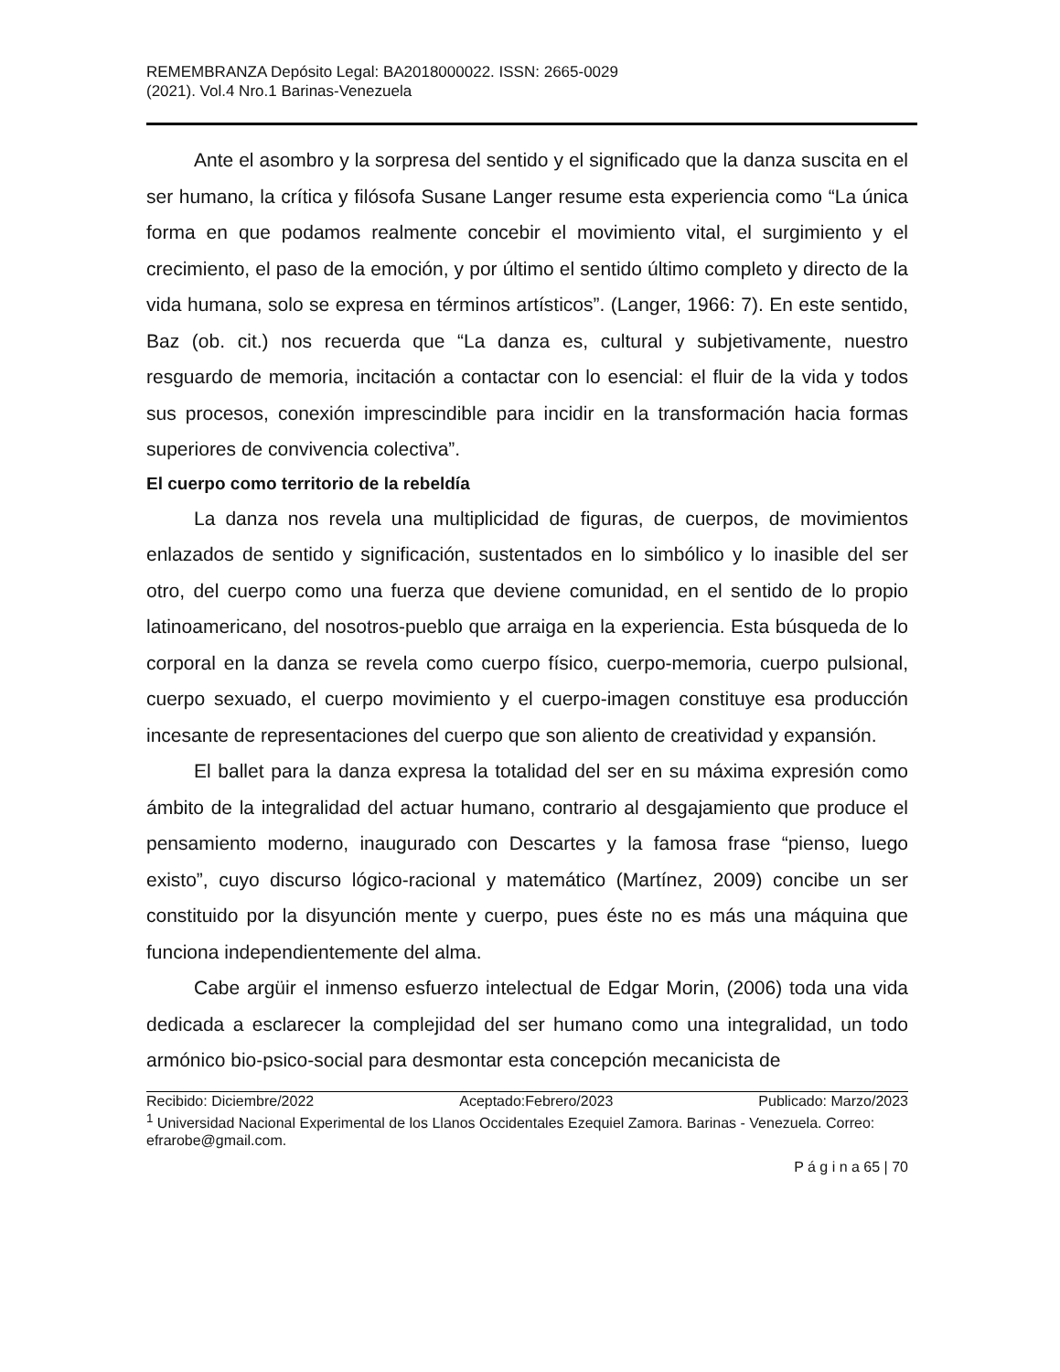REMEMBRANZA Depósito Legal: BA2018000022. ISSN: 2665-0029
(2021). Vol.4 Nro.1 Barinas-Venezuela
Ante el asombro y la sorpresa del sentido y el significado que la danza suscita en el ser humano, la crítica y filósofa Susane Langer resume esta experiencia como “La única forma en que podamos realmente concebir el movimiento vital, el surgimiento y el crecimiento, el paso de la emoción, y por último el sentido último completo y directo de la vida humana, solo se expresa en términos artísticos”. (Langer, 1966: 7). En este sentido, Baz (ob. cit.) nos recuerda que “La danza es, cultural y subjetivamente, nuestro resguardo de memoria, incitación a contactar con lo esencial: el fluir de la vida y todos sus procesos, conexión imprescindible para incidir en la transformación hacia formas superiores de convivencia colectiva”.
El cuerpo como territorio de la rebeldía
La danza nos revela una multiplicidad de figuras, de cuerpos, de movimientos enlazados de sentido y significación, sustentados en lo simbólico y lo inasible del ser otro, del cuerpo como una fuerza que deviene comunidad, en el sentido de lo propio latinoamericano, del nosotros-pueblo que arraiga en la experiencia. Esta búsqueda de lo corporal en la danza se revela como cuerpo físico, cuerpo-memoria, cuerpo pulsional, cuerpo sexuado, el cuerpo movimiento y el cuerpo-imagen constituye esa producción incesante de representaciones del cuerpo que son aliento de creatividad y expansión.
El ballet para la danza expresa la totalidad del ser en su máxima expresión como ámbito de la integralidad del actuar humano, contrario al desgajamiento que produce el pensamiento moderno, inaugurado con Descartes y la famosa frase “pienso, luego existo”, cuyo discurso lógico-racional y matemático (Martínez, 2009) concibe un ser constituido por la disyunción mente y cuerpo, pues éste no es más una máquina que funciona independientemente del alma.
Cabe argüir el inmenso esfuerzo intelectual de Edgar Morin, (2006) toda una vida dedicada a esclarecer la complejidad del ser humano como una integralidad, un todo armónico bio-psico-social para desmontar esta concepción mecanicista de
Recibido: Diciembre/2022 Aceptado:Febrero/2023 Publicado: Marzo/2023
<sup>1</sup> Universidad Nacional Experimental de los Llanos Occidentales Ezequiel Zamora. Barinas - Venezuela. Correo: efrarobe@gmail.com.
P á g i n a 65 | 70